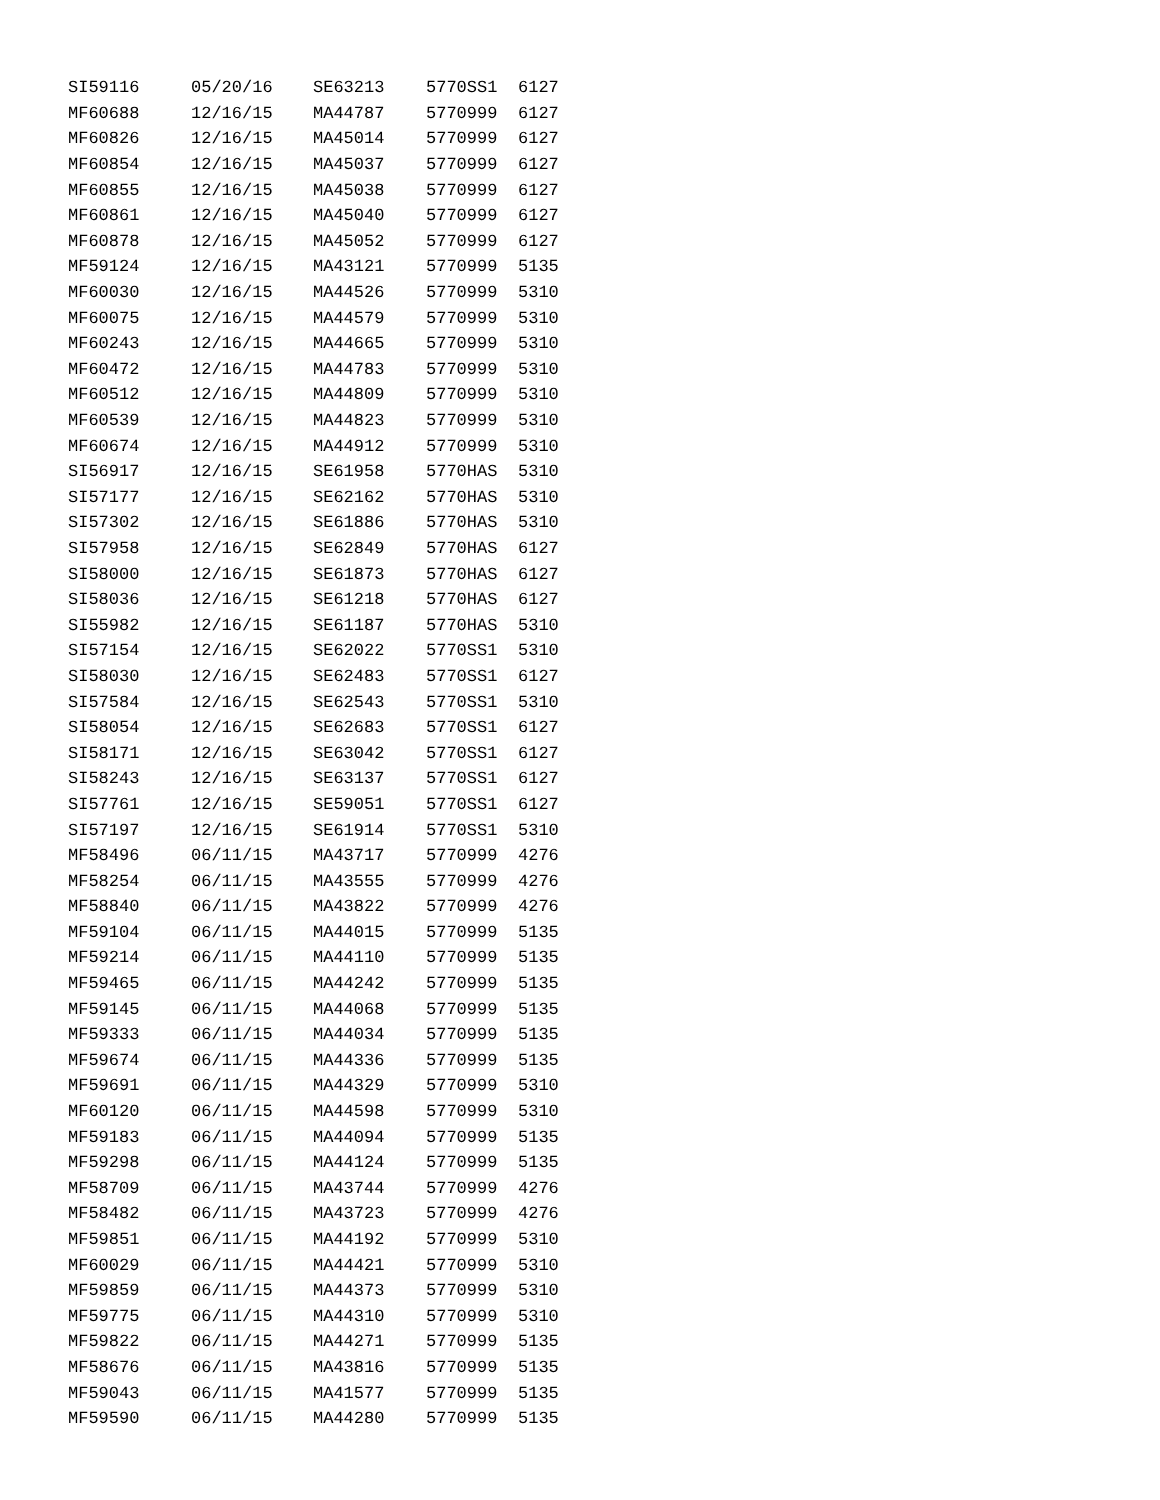| SI59116 | 05/20/16 | SE63213 | 5770SS1 | 6127 |
| MF60688 | 12/16/15 | MA44787 | 5770999 | 6127 |
| MF60826 | 12/16/15 | MA45014 | 5770999 | 6127 |
| MF60854 | 12/16/15 | MA45037 | 5770999 | 6127 |
| MF60855 | 12/16/15 | MA45038 | 5770999 | 6127 |
| MF60861 | 12/16/15 | MA45040 | 5770999 | 6127 |
| MF60878 | 12/16/15 | MA45052 | 5770999 | 6127 |
| MF59124 | 12/16/15 | MA43121 | 5770999 | 5135 |
| MF60030 | 12/16/15 | MA44526 | 5770999 | 5310 |
| MF60075 | 12/16/15 | MA44579 | 5770999 | 5310 |
| MF60243 | 12/16/15 | MA44665 | 5770999 | 5310 |
| MF60472 | 12/16/15 | MA44783 | 5770999 | 5310 |
| MF60512 | 12/16/15 | MA44809 | 5770999 | 5310 |
| MF60539 | 12/16/15 | MA44823 | 5770999 | 5310 |
| MF60674 | 12/16/15 | MA44912 | 5770999 | 5310 |
| SI56917 | 12/16/15 | SE61958 | 5770HAS | 5310 |
| SI57177 | 12/16/15 | SE62162 | 5770HAS | 5310 |
| SI57302 | 12/16/15 | SE61886 | 5770HAS | 5310 |
| SI57958 | 12/16/15 | SE62849 | 5770HAS | 6127 |
| SI58000 | 12/16/15 | SE61873 | 5770HAS | 6127 |
| SI58036 | 12/16/15 | SE61218 | 5770HAS | 6127 |
| SI55982 | 12/16/15 | SE61187 | 5770HAS | 5310 |
| SI57154 | 12/16/15 | SE62022 | 5770SS1 | 5310 |
| SI58030 | 12/16/15 | SE62483 | 5770SS1 | 6127 |
| SI57584 | 12/16/15 | SE62543 | 5770SS1 | 5310 |
| SI58054 | 12/16/15 | SE62683 | 5770SS1 | 6127 |
| SI58171 | 12/16/15 | SE63042 | 5770SS1 | 6127 |
| SI58243 | 12/16/15 | SE63137 | 5770SS1 | 6127 |
| SI57761 | 12/16/15 | SE59051 | 5770SS1 | 6127 |
| SI57197 | 12/16/15 | SE61914 | 5770SS1 | 5310 |
| MF58496 | 06/11/15 | MA43717 | 5770999 | 4276 |
| MF58254 | 06/11/15 | MA43555 | 5770999 | 4276 |
| MF58840 | 06/11/15 | MA43822 | 5770999 | 4276 |
| MF59104 | 06/11/15 | MA44015 | 5770999 | 5135 |
| MF59214 | 06/11/15 | MA44110 | 5770999 | 5135 |
| MF59465 | 06/11/15 | MA44242 | 5770999 | 5135 |
| MF59145 | 06/11/15 | MA44068 | 5770999 | 5135 |
| MF59333 | 06/11/15 | MA44034 | 5770999 | 5135 |
| MF59674 | 06/11/15 | MA44336 | 5770999 | 5135 |
| MF59691 | 06/11/15 | MA44329 | 5770999 | 5310 |
| MF60120 | 06/11/15 | MA44598 | 5770999 | 5310 |
| MF59183 | 06/11/15 | MA44094 | 5770999 | 5135 |
| MF59298 | 06/11/15 | MA44124 | 5770999 | 5135 |
| MF58709 | 06/11/15 | MA43744 | 5770999 | 4276 |
| MF58482 | 06/11/15 | MA43723 | 5770999 | 4276 |
| MF59851 | 06/11/15 | MA44192 | 5770999 | 5310 |
| MF60029 | 06/11/15 | MA44421 | 5770999 | 5310 |
| MF59859 | 06/11/15 | MA44373 | 5770999 | 5310 |
| MF59775 | 06/11/15 | MA44310 | 5770999 | 5310 |
| MF59822 | 06/11/15 | MA44271 | 5770999 | 5135 |
| MF58676 | 06/11/15 | MA43816 | 5770999 | 5135 |
| MF59043 | 06/11/15 | MA41577 | 5770999 | 5135 |
| MF59590 | 06/11/15 | MA44280 | 5770999 | 5135 |